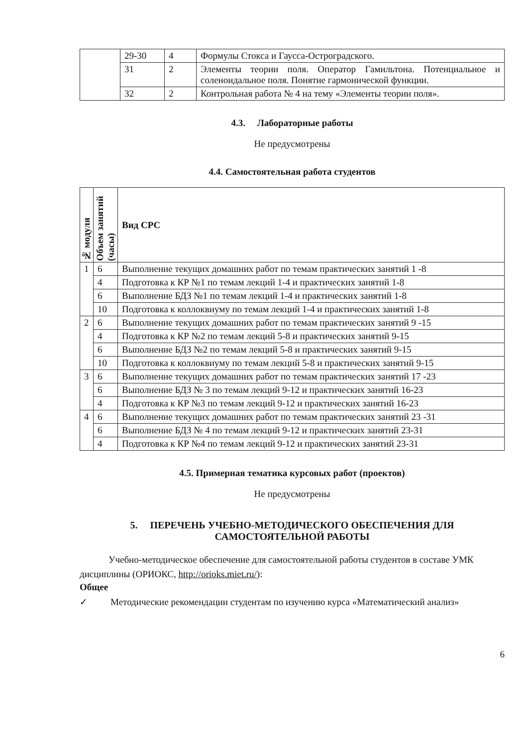| | 29-30 | 4 | Формулы Стокса и Гаусса-Остроградского. |
| | 31 | 2 | Элементы теории поля. Оператор Гамильтона. Потенциальное и соленоидальное поля. Понятие гармонической функции. |
| | 32 | 2 | Контрольная работа № 4 на тему «Элементы теории поля». |
4.3. Лабораторные работы
Не предусмотрены
4.4. Самостоятельная работа студентов
| № модуля | Объем занятий (часы) | Вид СРС |
| --- | --- | --- |
| 1 | 6 | Выполнение текущих домашних работ по темам практических занятий 1 -8 |
| | 4 | Подготовка к КР №1 по темам лекций 1-4 и практических занятий 1-8 |
| | 6 | Выполнение БДЗ №1 по темам лекций 1-4 и практических занятий 1-8 |
| | 10 | Подготовка к коллоквиуму по темам лекций 1-4 и практических занятий 1-8 |
| 2 | 6 | Выполнение текущих домашних работ по темам практических занятий 9 -15 |
| | 4 | Подготовка к КР №2 по темам лекций 5-8 и практических занятий 9-15 |
| | 6 | Выполнение БДЗ №2 по темам лекций 5-8 и практических занятий 9-15 |
| | 10 | Подготовка к коллоквиуму по темам лекций 5-8 и практических занятий 9-15 |
| 3 | 6 | Выполнение текущих домашних работ по темам практических занятий 17 -23 |
| | 6 | Выполнение БДЗ № 3 по темам лекций 9-12 и практических занятий 16-23 |
| | 4 | Подготовка к КР №3 по темам лекций 9-12 и практических занятий 16-23 |
| 4 | 6 | Выполнение текущих домашних работ по темам практических занятий 23 -31 |
| | 6 | Выполнение БДЗ № 4 по темам лекций 9-12 и практических занятий 23-31 |
| | 4 | Подготовка к КР №4 по темам лекций 9-12 и практических занятий 23-31 |
4.5. Примерная тематика курсовых работ (проектов)
Не предусмотрены
5. ПЕРЕЧЕНЬ УЧЕБНО-МЕТОДИЧЕСКОГО ОБЕСПЕЧЕНИЯ ДЛЯ САМОСТОЯТЕЛЬНОЙ РАБОТЫ
Учебно-методическое обеспечение для самостоятельной работы студентов в составе УМК дисциплины (ОРИОКС, http://orioks.miet.ru/):
Общее
✓ Методические рекомендации студентам по изучению курса «Математический анализ»
6